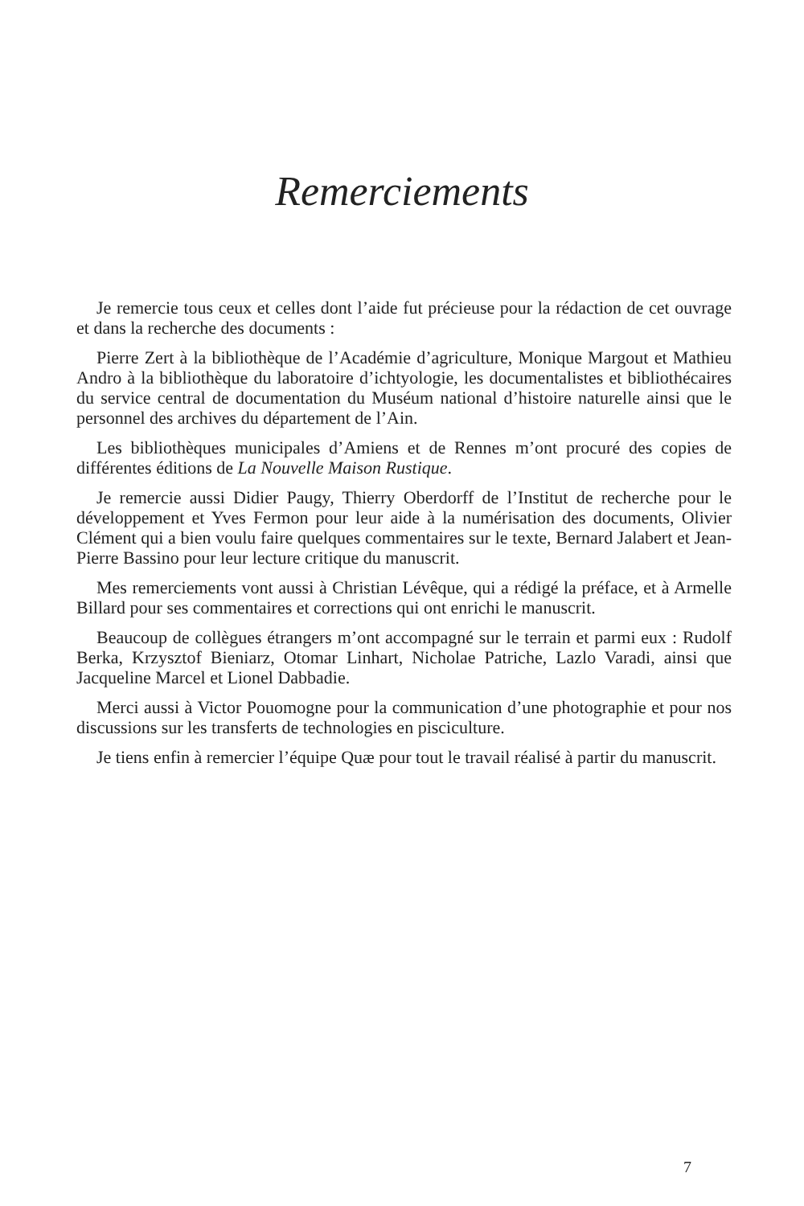Remerciements
Je remercie tous ceux et celles dont l’aide fut précieuse pour la rédaction de cet ouvrage et dans la recherche des documents :
Pierre Zert à la bibliothèque de l’Académie d’agriculture, Monique Margout et Mathieu Andro à la bibliothèque du laboratoire d’ichtyologie, les documentalistes et bibliothécaires du service central de documentation du Muséum national d’histoire naturelle ainsi que le personnel des archives du département de l’Ain.
Les bibliothèques municipales d’Amiens et de Rennes m’ont procuré des copies de différentes éditions de La Nouvelle Maison Rustique.
Je remercie aussi Didier Paugy, Thierry Oberdorff de l’Institut de recherche pour le développement et Yves Fermon pour leur aide à la numérisation des documents, Olivier Clément qui a bien voulu faire quelques commentaires sur le texte, Bernard Jalabert et Jean-Pierre Bassino pour leur lecture critique du manuscrit.
Mes remerciements vont aussi à Christian Lévêque, qui a rédigé la préface, et à Armelle Billard pour ses commentaires et corrections qui ont enrichi le manuscrit.
Beaucoup de collègues étrangers m’ont accompagné sur le terrain et parmi eux : Rudolf Berka, Krzysztof Bieniarz, Otomar Linhart, Nicholae Patriche, Lazlo Varadi, ainsi que Jacqueline Marcel et Lionel Dabbadie.
Merci aussi à Victor Pouomogne pour la communication d’une photographie et pour nos discussions sur les transferts de technologies en pisciculture.
Je tiens enfin à remercier l’équipe Quæ pour tout le travail réalisé à partir du manuscrit.
7